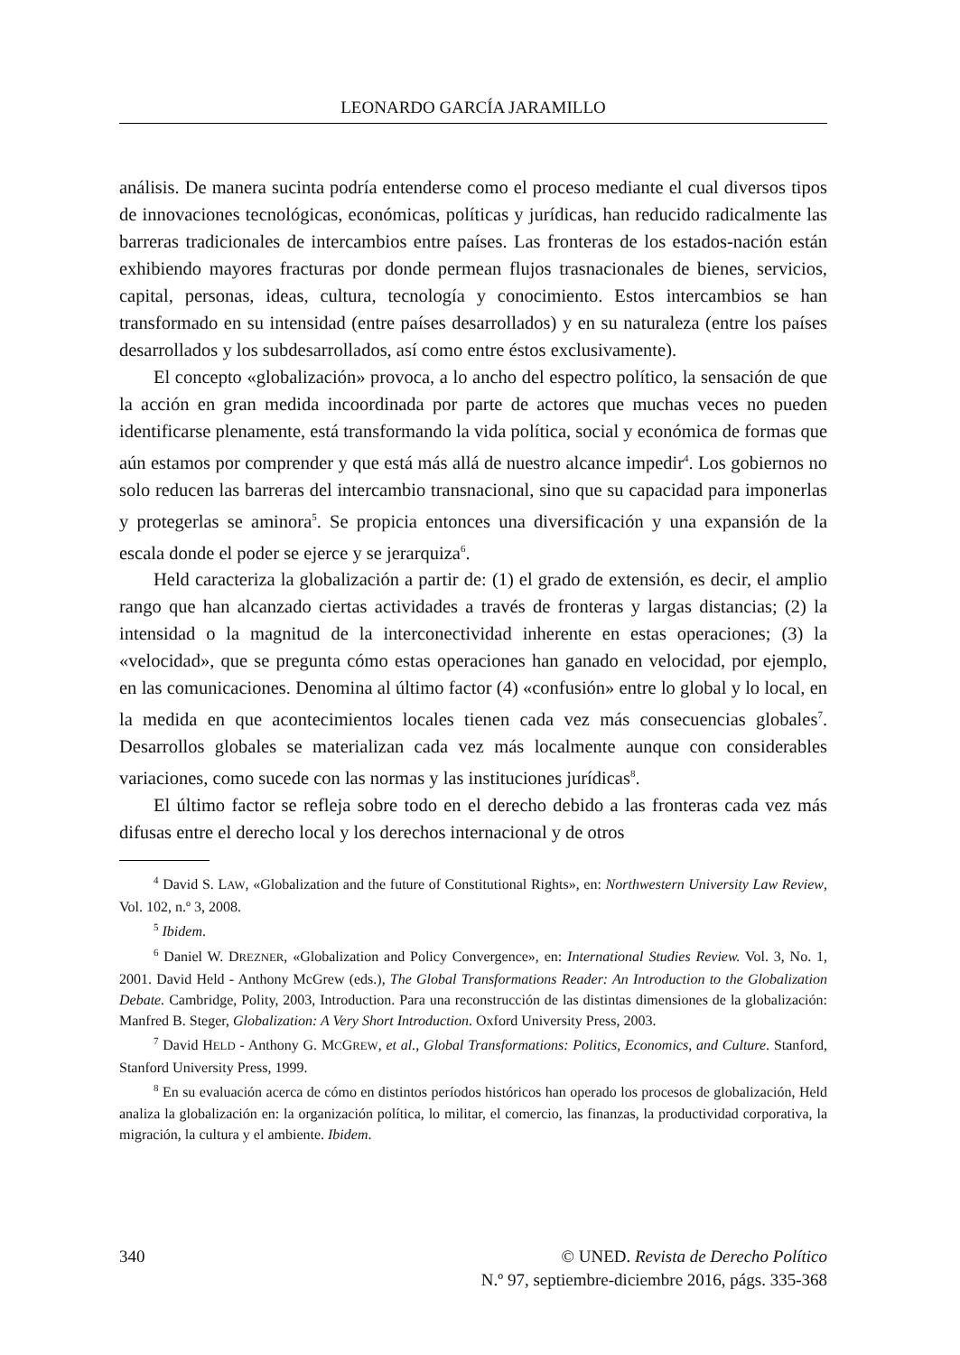LEONARDO GARCÍA JARAMILLO
análisis. De manera sucinta podría entenderse como el proceso mediante el cual diversos tipos de innovaciones tecnológicas, económicas, políticas y jurídicas, han reducido radicalmente las barreras tradicionales de intercambios entre países. Las fronteras de los estados-nación están exhibiendo mayores fracturas por donde permean flujos trasnacionales de bienes, servicios, capital, personas, ideas, cultura, tecnología y conocimiento. Estos intercambios se han transformado en su intensidad (entre países desarrollados) y en su naturaleza (entre los países desarrollados y los subdesarrollados, así como entre éstos exclusivamente).
El concepto «globalización» provoca, a lo ancho del espectro político, la sensación de que la acción en gran medida incoordinada por parte de actores que muchas veces no pueden identificarse plenamente, está transformando la vida política, social y económica de formas que aún estamos por comprender y que está más allá de nuestro alcance impedir<sup>4</sup>. Los gobiernos no solo reducen las barreras del intercambio transnacional, sino que su capacidad para imponerlas y protegerlas se aminora<sup>5</sup>. Se propicia entonces una diversificación y una expansión de la escala donde el poder se ejerce y se jerarquiza<sup>6</sup>.
Held caracteriza la globalización a partir de: (1) el grado de extensión, es decir, el amplio rango que han alcanzado ciertas actividades a través de fronteras y largas distancias; (2) la intensidad o la magnitud de la interconectividad inherente en estas operaciones; (3) la «velocidad», que se pregunta cómo estas operaciones han ganado en velocidad, por ejemplo, en las comunicaciones. Denomina al último factor (4) «confusión» entre lo global y lo local, en la medida en que acontecimientos locales tienen cada vez más consecuencias globales<sup>7</sup>. Desarrollos globales se materializan cada vez más localmente aunque con considerables variaciones, como sucede con las normas y las instituciones jurídicas<sup>8</sup>.
El último factor se refleja sobre todo en el derecho debido a las fronteras cada vez más difusas entre el derecho local y los derechos internacional y de otros
<sup>4</sup> David S. LAW, «Globalization and the future of Constitutional Rights», en: Northwestern University Law Review, Vol. 102, n.º 3, 2008.
<sup>5</sup> Ibidem.
<sup>6</sup> Daniel W. DREZNER, «Globalization and Policy Convergence», en: International Studies Review. Vol. 3, No. 1, 2001. David Held - Anthony McGrew (eds.), The Global Transformations Reader: An Introduction to the Globalization Debate. Cambridge, Polity, 2003, Introduction. Para una reconstrucción de las distintas dimensiones de la globalización: Manfred B. Steger, Globalization: A Very Short Introduction. Oxford University Press, 2003.
<sup>7</sup> David HELD - Anthony G. MCGREW, et al., Global Transformations: Politics, Economics, and Culture. Stanford, Stanford University Press, 1999.
<sup>8</sup> En su evaluación acerca de cómo en distintos períodos históricos han operado los procesos de globalización, Held analiza la globalización en: la organización política, lo militar, el comercio, las finanzas, la productividad corporativa, la migración, la cultura y el ambiente. Ibidem.
340 © UNED. Revista de Derecho Político
N.º 97, septiembre-diciembre 2016, págs. 335-368